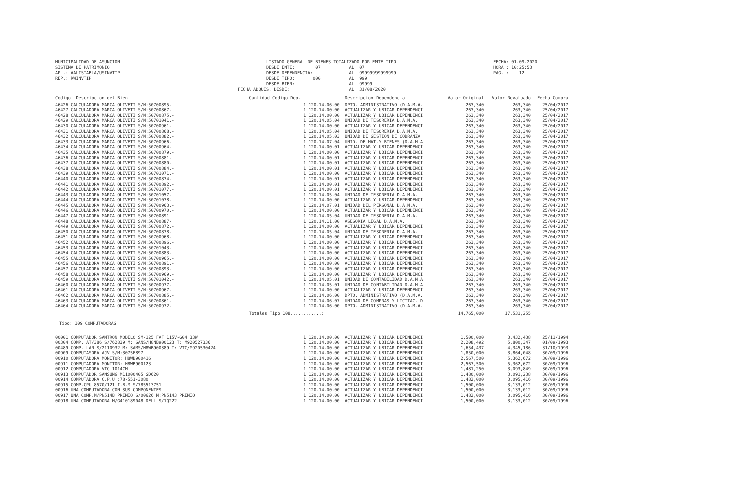MUNICIPALIDAD DE ASUNCION SISTEMA DE PATRIMONIO APL.: AALISTABLA/USINVTIP REP.: RWINVTIP
LISTADO GENERAL DE BIENES TOTALIZADO POR ENTE-TIPO DESDE ENTE: 07 AL 07 DESDE DEPENDENCIA: AL 99999999999999 DESDE TIPO: 000 AL 999 DESDE BIEN: AL 99999 FECHA ADQUIS. DESDE: AL 31/08/2020
FECHA: 01.09.2020 HORA : 10:25:53 PAG. : 12
| Codigo Descripcion del Bien | Cantidad Codigo Dep. | Descripcion Dependencia | Valor Original | Valor Revaluado | Fecha Compra |
| --- | --- | --- | --- | --- | --- |
| 46426 CALCULADORA MARCA OLIVETI S/N:50700895.- | 1 120.14.06.00 | DPTO. ADMINISTRATIVO (D.A.M.A. | 263,340 | 263,340 | 25/04/2017 |
| 46427 CALCULADORA MARCA OLIVETI S/N:50700867.- | 1 120.14.00.00 | ACTUALIZAR Y UBICAR DEPENDENCI | 263,340 | 263,340 | 25/04/2017 |
| 46428 CALCULADORA MARCA OLIVETI S/N:50700875.- | 1 120.14.00.00 | ACTUALIZAR Y UBICAR DEPENDENCI | 263,340 | 263,340 | 25/04/2017 |
| 46429 CALCULADORA MARCA OLIVETI S/N:50701041.- | 1 120.14.05.04 | UNIDAD DE TESORERIA D.A.M.A. | 263,340 | 263,340 | 25/04/2017 |
| 46430 CALCULADORA MARCA OLIVETI S/N:50700961.- | 1 120.14.00.00 | ACTUALIZAR Y UBICAR DEPENDENCI | 263,340 | 263,340 | 25/04/2017 |
| 46431 CALCULADORA MARCA OLIVETI S/N:50700868.- | 1 120.14.05.04 | UNIDAD DE TESORERIA D.A.M.A. | 263,340 | 263,340 | 25/04/2017 |
| 46432 CALCULADORA MARCA OLIVETI S/N:50700882.- | 1 120.14.05.03 | UNIDAD DE GESTION DE COBRANZA | 263,340 | 263,340 | 25/04/2017 |
| 46433 CALCULADORA MARCA OLIVETI S/N:50700966.- | 1 120.14.07.04 | UNID. DE MAT.Y BIENES (D.A.M.A | 263,340 | 263,340 | 25/04/2017 |
| 46434 CALCULADORA MARCA OLIVETI S/N:50700964.- | 1 120.14.00.01 | ACTUALIZAR Y UBICAR DEPENDENCI | 263,340 | 263,340 | 25/04/2017 |
| 46435 CALCULADORA MARCA OLIVETI S/N:50700879.- | 1 120.14.00.00 | ACTUALIZAR Y UBICAR DEPENDENCI | 263,340 | 263,340 | 25/04/2017 |
| 46436 CALCULADORA MARCA OLIVETI S/N:50700881.- | 1 120.14.00.01 | ACTUALIZAR Y UBICAR DEPENDENCI | 263,340 | 263,340 | 25/04/2017 |
| 46437 CALCULADORA MARCA OLIVETI S/N:50700880.- | 1 120.14.00.01 | ACTUALIZAR Y UBICAR DEPENDENCI | 263,340 | 263,340 | 25/04/2017 |
| 46438 CALCULADORA MARCA OLIVETI S/N:50700884.- | 1 120.14.00.01 | ACTUALIZAR Y UBICAR DEPENDENCI | 263,340 | 263,340 | 25/04/2017 |
| 46439 CALCULADORA MARCA OLIVETI S/N:50701071.- | 1 120.14.00.00 | ACTUALIZAR Y UBICAR DEPENDENCI | 263,340 | 263,340 | 25/04/2017 |
| 46440 CALCULADORA MARCA OLIVETI S/N:50700874.- | 1 120.14.00.01 | ACTUALIZAR Y UBICAR DEPENDENCI | 263,340 | 263,340 | 25/04/2017 |
| 46441 CALCULADORA MARCA OLIVETI S/N:50700892.- | 1 120.14.00.01 | ACTUALIZAR Y UBICAR DEPENDENCI | 263,340 | 263,340 | 25/04/2017 |
| 46442 CALCULADORA MARCA OLIVETI S/N:50701077.- | 1 120.14.00.01 | ACTUALIZAR Y UBICAR DEPENDENCI | 263,340 | 263,340 | 25/04/2017 |
| 46443 CALCULADORA MARCA OLIVETI S/N:50701057.- | 1 120.14.05.04 | UNIDAD DE TESORERIA D.A.M.A. | 263,340 | 263,340 | 25/04/2017 |
| 46444 CALCULADORA MARCA OLIVETI S/N:50701078.- | 1 120.14.00.00 | ACTUALIZAR Y UBICAR DEPENDENCI | 263,340 | 263,340 | 25/04/2017 |
| 46445 CALCULADORA MARCA OLIVETI S/N:50700963.- | 1 120.14.07.01 | UNIDAD DEL PERSONAL D.A.M.A. | 263,340 | 263,340 | 25/04/2017 |
| 46446 CALCULADORA MARCA OLIVETI S/N:50700970.- | 1 120.14.00.00 | ACTUALIZAR Y UBICAR DEPENDENCI | 263,340 | 263,340 | 25/04/2017 |
| 46447 CALCULADORA MARCA OLIVETI S/N:50700891 | 1 120.14.05.04 | UNIDAD DE TESORERIA D.A.M.A. | 263,340 | 263,340 | 25/04/2017 |
| 46448 CALCULADORA MARCA OLIVETI S/N:50700887- | 1 120.14.11.00 | ASESORIA LEGAL D.A.M.A. | 263,340 | 263,340 | 25/04/2017 |
| 46449 CALCULADORA MARCA OLIVETI S/N:50700872.- | 1 120.14.00.00 | ACTUALIZAR Y UBICAR DEPENDENCI | 263,340 | 263,340 | 25/04/2017 |
| 46450 CALCULADORA MARCA OLIVETI S/N:50700878.- | 1 120.14.05.04 | UNIDAD DE TESORERIA D.A.M.A. | 263,340 | 263,340 | 25/04/2017 |
| 46451 CALCULADORA MARCA OLIVETI S/N:50700968.- | 1 120.14.00.00 | ACTUALIZAR Y UBICAR DEPENDENCI | 263,340 | 263,340 | 25/04/2017 |
| 46452 CALCULADORA MARCA OLIVETI S/N:50700896.- | 1 120.14.00.00 | ACTUALIZAR Y UBICAR DEPENDENCI | 263,340 | 263,340 | 25/04/2017 |
| 46453 CALCULADORA MARCA OLIVETI S/N:50701043.- | 1 120.14.00.00 | ACTUALIZAR Y UBICAR DEPENDENCI | 263,340 | 263,340 | 25/04/2017 |
| 46454 CALCULADORA MARCA OLIVETI S/N:50700883.- | 1 120.14.00.00 | ACTUALIZAR Y UBICAR DEPENDENCI | 263,340 | 263,340 | 25/04/2017 |
| 46455 CALCULADORA MARCA OLIVETI S/N:50700965.- | 1 120.14.00.00 | ACTUALIZAR Y UBICAR DEPENDENCI | 263,340 | 263,340 | 25/04/2017 |
| 46456 CALCULADORA MARCA OLIVETI S/N:50700891.- | 1 120.14.00.00 | ACTUALIZAR Y UBICAR DEPENDENCI | 263,340 | 263,340 | 25/04/2017 |
| 46457 CALCULADORA MARCA OLIVETI S/N:50700893.- | 1 120.14.00.00 | ACTUALIZAR Y UBICAR DEPENDENCI | 263,340 | 263,340 | 25/04/2017 |
| 46458 CALCULADORA MARCA OLIVETI S/N:50700969.- | 1 120.14.00.00 | ACTUALIZAR Y UBICAR DEPENDENCI | 263,340 | 263,340 | 25/04/2017 |
| 46459 CALCULADORA MARCA OLIVETI S/N:50701042.- | 1 120.14.05.01 | UNIDAD DE CONTABILIDAD D.A.M.A | 263,340 | 263,340 | 25/04/2017 |
| 46460 CALCULADORA MARCA OLIVETI S/N:50700977.- | 1 120.14.05.01 | UNIDAD DE CONTABILIDAD D.A.M.A | 263,340 | 263,340 | 25/04/2017 |
| 46461 CALCULADORA MARCA OLIVETI S/N:50700967.- | 1 120.14.00.00 | ACTUALIZAR Y UBICAR DEPENDENCI | 263,340 | 263,340 | 25/04/2017 |
| 46462 CALCULADORA MARCA OLIVETI S/N:50700885.- | 1 120.14.06.00 | DPTO. ADMINISTRATIVO (D.A.M.A. | 263,340 | 263,340 | 25/04/2017 |
| 46463 CALCULADORA MARCA OLIVETI S/N:50700861.- | 1 120.14.06.07 | UNIDAD DE COMPRAS Y LICITAC. D | 263,340 | 263,340 | 25/04/2017 |
| 46464 CALCULADORA MARCA OLIVETI S/N:50700972.- | 1 120.14.06.00 | DPTO. ADMINISTRATIVO (D.A.M.A. | 263,340 | 263,340 | 25/04/2017 |
| | Totales Tipo 108............: | | 14,765,000 | 17,531,255 | |
| Tipo: 109 COMPUTADORAS | | | | | |
| ----------------------------------------------------- | | | | | |
| 00001 COMPUTADOR SAMTRON MODELO SM-125 FAF 115V-G04 33W | 1 120.14.00.00 | ACTUALIZAR Y UBICAR DEPENDENCI | 1,500,000 | 3,432,438 | 25/11/1994 |
| 00304 COMP. AT/386 S/762839 M: SANS/H8NB900123 T: M920527336 | 1 120.14.00.00 | ACTUALIZAR Y UBICAR DEPENDENCI | 2,208,492 | 5,800,347 | 01/09/1993 |
| 00489 COMP. LAN S/2110932 M: SAMS/H8WB900389 T: VTC/M920530424 | 1 120.14.00.00 | ACTUALIZAR Y UBICAR DEPENDENCI | 1,654,437 | 4,345,186 | 31/10/1993 |
| 00909 COMPUTASORA AJV S/M:3075F897 | 1 120.14.00.00 | ACTUALIZAR Y UBICAR DEPENDENCI | 1,850,000 | 3,864,048 | 30/09/1996 |
| 00910 COMPUTADORA MONITOR: H8WB900416 | 1 120.14.00.00 | ACTUALIZAR Y UBICAR DEPENDENCI | 2,567,500 | 5,362,672 | 30/09/1996 |
| 00911 COMPUTADORA MONITOR: H8WB900123 | 1 120.14.00.00 | ACTUALIZAR Y UBICAR DEPENDENCI | 2,567,500 | 5,362,672 | 30/09/1996 |
| 00912 COMPUTADORA VTC 1014CM | 1 120.14.00.00 | ACTUALIZAR Y UBICAR DEPENDENCI | 1,481,250 | 3,093,849 | 30/09/1996 |
| 00913 COMPUTADOR SANSUNG M11000405 SD620 | 1 120.14.00.00 | ACTUALIZAR Y UBICAR DEPENDENCI | 1,480,000 | 3,091,238 | 30/09/1996 |
| 00914 COMPUTADORA C.P.U :78-551-3080 | 1 120.14.00.00 | ACTUALIZAR Y UBICAR DEPENDENCI | 1,482,000 | 3,095,416 | 30/09/1996 |
| 00915 COMP.CPU-8570/121 I.B.M S/785513751 | 1 120.14.00.00 | ACTUALIZAR Y UBICAR DEPENDENCI | 1,500,000 | 3,133,012 | 30/09/1996 |
| 00916 UNA COMPUTADORA CON SUS COMPONENTES | 1 120.14.00.00 | ACTUALIZAR Y UBICAR DEPENDENCI | 1,500,000 | 3,133,012 | 30/09/1996 |
| 00917 UNA COMP.M/PN514B PREMIO S/00626 M:PN5143 PREMIO | 1 120.14.00.00 | ACTUALIZAR Y UBICAR DEPENDENCI | 1,482,000 | 3,095,416 | 30/09/1996 |
| 00918 UNA COMPUTADORA M/G410189048 DELL S/1Q222 | 1 120.14.00.00 | ACTUALIZAR Y UBICAR DEPENDENCI | 1,500,000 | 3,133,012 | 30/09/1996 |